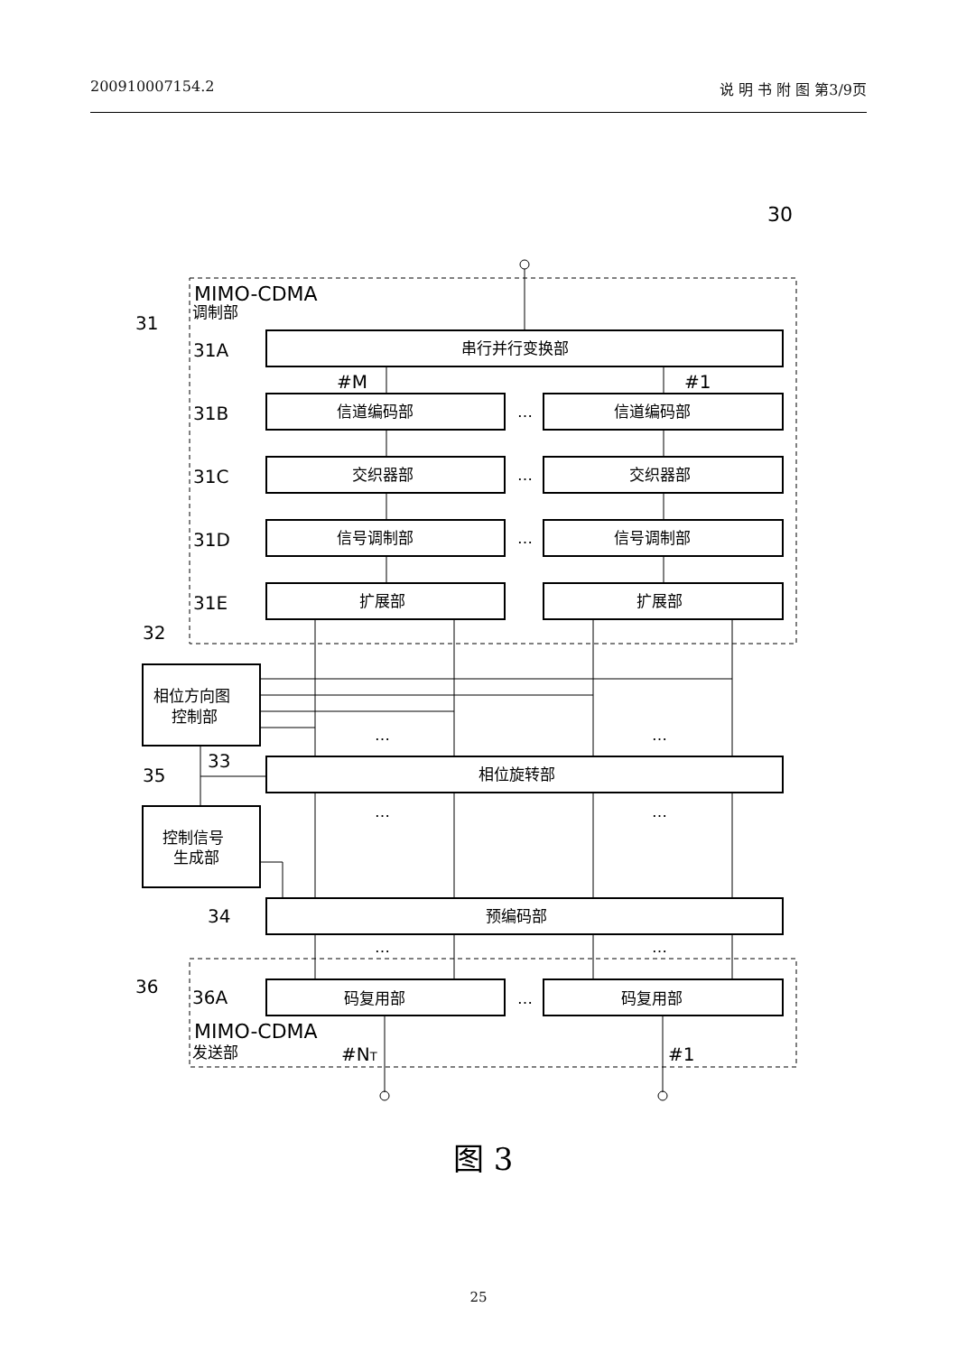200910007154.2 说 明 书 附 图 第3/9页
30
MIMO-CDMA
调制部
31
31A
31B
31C
31D
31E
串行并行变换部
#M
#1
信道编码部
信道编码部
…
交织器部
交织器部
…
信号调制部
信号调制部
…
扩展部
扩展部
32
相位方向图
控制部
…
…
33
35
相位旋转部
…
…
控制信号
生成部
34
预编码部
…
…
36
36A
码复用部
码复用部
…
MIMO-CDMA
发送部
#NT
#1
图 3
25